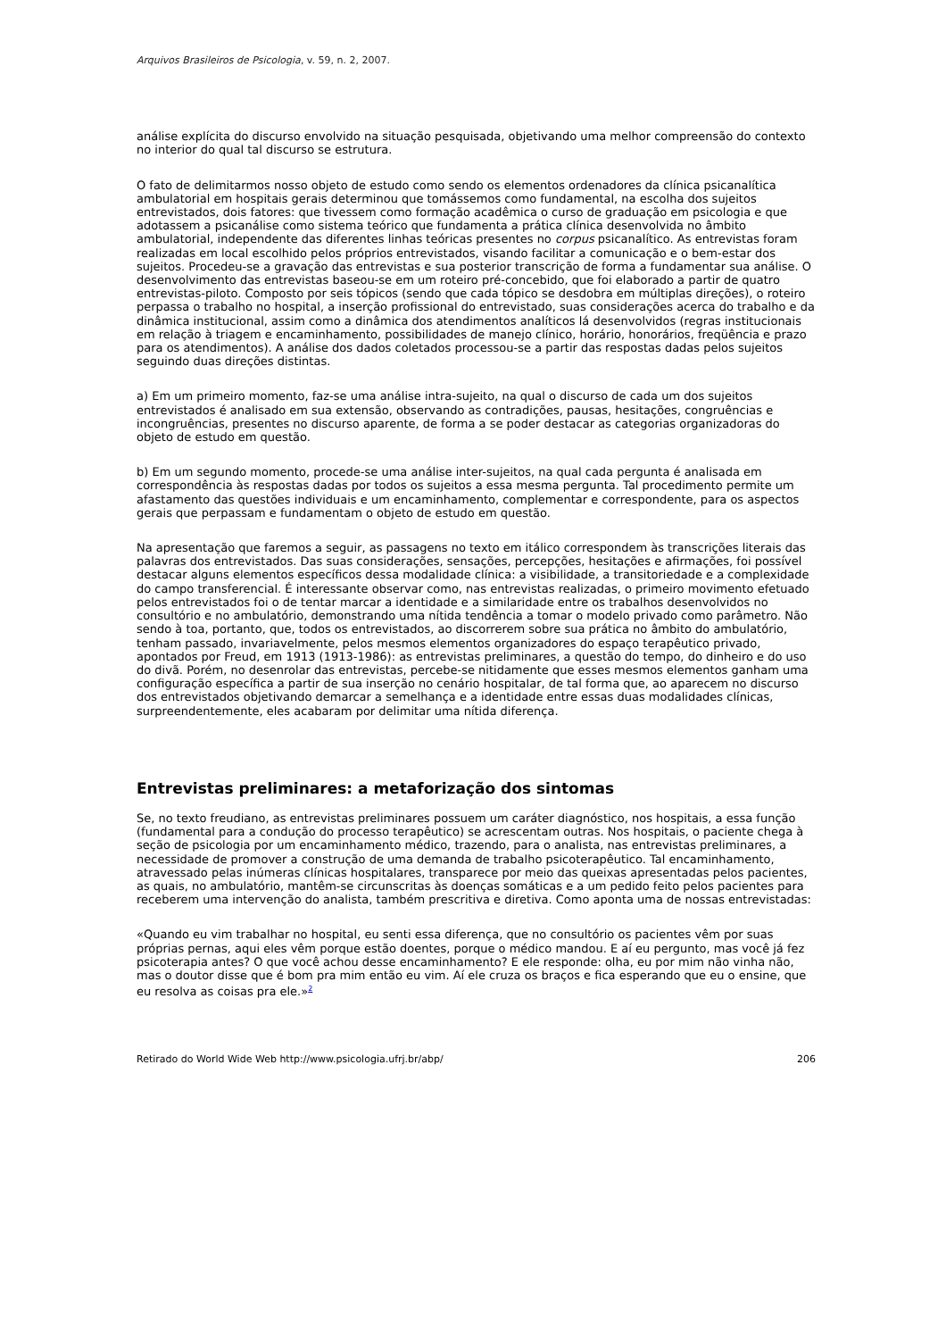Arquivos Brasileiros de Psicologia, v. 59, n. 2, 2007.
análise explícita do discurso envolvido na situação pesquisada, objetivando uma melhor compreensão do contexto no interior do qual tal discurso se estrutura.
O fato de delimitarmos nosso objeto de estudo como sendo os elementos ordenadores da clínica psicanalítica ambulatorial em hospitais gerais determinou que tomássemos como fundamental, na escolha dos sujeitos entrevistados, dois fatores: que tivessem como formação acadêmica o curso de graduação em psicologia e que adotassem a psicanálise como sistema teórico que fundamenta a prática clínica desenvolvida no âmbito ambulatorial, independente das diferentes linhas teóricas presentes no corpus psicanalítico. As entrevistas foram realizadas em local escolhido pelos próprios entrevistados, visando facilitar a comunicação e o bem-estar dos sujeitos. Procedeu-se a gravação das entrevistas e sua posterior transcrição de forma a fundamentar sua análise. O desenvolvimento das entrevistas baseou-se em um roteiro pré-concebido, que foi elaborado a partir de quatro entrevistas-piloto. Composto por seis tópicos (sendo que cada tópico se desdobra em múltiplas direções), o roteiro perpassa o trabalho no hospital, a inserção profissional do entrevistado, suas considerações acerca do trabalho e da dinâmica institucional, assim como a dinâmica dos atendimentos analíticos lá desenvolvidos (regras institucionais em relação à triagem e encaminhamento, possibilidades de manejo clínico, horário, honorários, freqüência e prazo para os atendimentos). A análise dos dados coletados processou-se a partir das respostas dadas pelos sujeitos seguindo duas direções distintas.
a) Em um primeiro momento, faz-se uma análise intra-sujeito, na qual o discurso de cada um dos sujeitos entrevistados é analisado em sua extensão, observando as contradições, pausas, hesitações, congruências e incongruências, presentes no discurso aparente, de forma a se poder destacar as categorias organizadoras do objeto de estudo em questão.
b) Em um segundo momento, procede-se uma análise inter-sujeitos, na qual cada pergunta é analisada em correspondência às respostas dadas por todos os sujeitos a essa mesma pergunta. Tal procedimento permite um afastamento das questões individuais e um encaminhamento, complementar e correspondente, para os aspectos gerais que perpassam e fundamentam o objeto de estudo em questão.
Na apresentação que faremos a seguir, as passagens no texto em itálico correspondem às transcrições literais das palavras dos entrevistados. Das suas considerações, sensações, percepções, hesitações e afirmações, foi possível destacar alguns elementos específicos dessa modalidade clínica: a visibilidade, a transitoriedade e a complexidade do campo transferencial. É interessante observar como, nas entrevistas realizadas, o primeiro movimento efetuado pelos entrevistados foi o de tentar marcar a identidade e a similaridade entre os trabalhos desenvolvidos no consultório e no ambulatório, demonstrando uma nítida tendência a tomar o modelo privado como parâmetro. Não sendo à toa, portanto, que, todos os entrevistados, ao discorrerem sobre sua prática no âmbito do ambulatório, tenham passado, invariavelmente, pelos mesmos elementos organizadores do espaço terapêutico privado, apontados por Freud, em 1913 (1913-1986): as entrevistas preliminares, a questão do tempo, do dinheiro e do uso do divã. Porém, no desenrolar das entrevistas, percebe-se nitidamente que esses mesmos elementos ganham uma configuração específica a partir de sua inserção no cenário hospitalar, de tal forma que, ao aparecem no discurso dos entrevistados objetivando demarcar a semelhança e a identidade entre essas duas modalidades clínicas, surpreendentemente, eles acabaram por delimitar uma nítida diferença.
Entrevistas preliminares: a metaforização dos sintomas
Se, no texto freudiano, as entrevistas preliminares possuem um caráter diagnóstico, nos hospitais, a essa função (fundamental para a condução do processo terapêutico) se acrescentam outras. Nos hospitais, o paciente chega à seção de psicologia por um encaminhamento médico, trazendo, para o analista, nas entrevistas preliminares, a necessidade de promover a construção de uma demanda de trabalho psicoterapêutico. Tal encaminhamento, atravessado pelas inúmeras clínicas hospitalares, transparece por meio das queixas apresentadas pelos pacientes, as quais, no ambulatório, mantêm-se circunscritas às doenças somáticas e a um pedido feito pelos pacientes para receberem uma intervenção do analista, também prescritiva e diretiva. Como aponta uma de nossas entrevistadas:
«Quando eu vim trabalhar no hospital, eu senti essa diferença, que no consultório os pacientes vêm por suas próprias pernas, aqui eles vêm porque estão doentes, porque o médico mandou. E aí eu pergunto, mas você já fez psicoterapia antes? O que você achou desse encaminhamento? E ele responde: olha, eu por mim não vinha não, mas o doutor disse que é bom pra mim então eu vim. Aí ele cruza os braços e fica esperando que eu o ensine, que eu resolva as coisas pra ele.»<sup>2</sup>
Retirado do World Wide Web http://www.psicologia.ufrj.br/abp/ 206